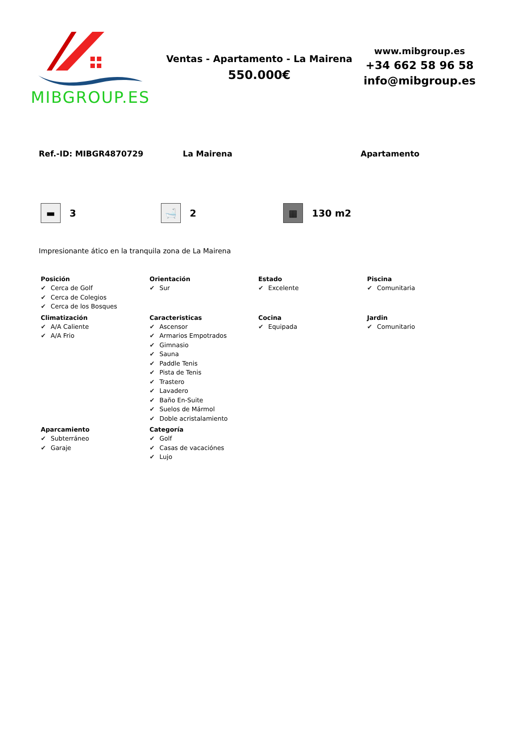MIBGROUP.ES
Ventas - Apartamento - La Mairena
550.000€
www.mibgroup.es
+34 662 58 96 58
info@mibgroup.es
Ref.-ID: MIBGR4870729 La Mairena Apartamento
▬
3
🛁
2
▦
130 m2
Impresionante ático en la tranquila zona de La Mairena
Posición
✔ Cerca de Golf
✔ Cerca de Colegios
✔ Cerca de los Bosques
Orientación
✔ Sur
Estado
✔ Excelente
Piscina
✔ Comunitaria
Climatización
✔ A/A Caliente
✔ A/A Frio
Caracteristicas
✔ Ascensor
✔ Armarios Empotrados
✔ Gimnasio
✔ Sauna
✔ Paddle Tenis
✔ Pista de Tenis
✔ Trastero
✔ Lavadero
✔ Baño En-Suite
✔ Suelos de Mármol
✔ Doble acristalamiento
Cocina
✔ Equipada
Jardin
✔ Comunitario
Aparcamiento
✔ Subterráneo
✔ Garaje
Categoría
✔ Golf
✔ Casas de vacaciónes
✔ Lujo